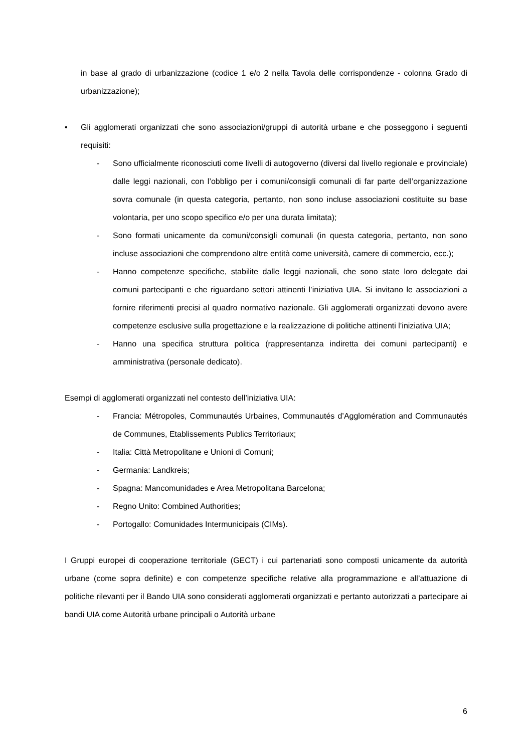in base al grado di urbanizzazione (codice 1 e/o 2 nella Tavola delle corrispondenze - colonna Grado di urbanizzazione);
• Gli agglomerati organizzati che sono associazioni/gruppi di autorità urbane e che posseggono i seguenti requisiti:
- Sono ufficialmente riconosciuti come livelli di autogoverno (diversi dal livello regionale e provinciale) dalle leggi nazionali, con l’obbligo per i comuni/consigli comunali di far parte dell’organizzazione sovra comunale (in questa categoria, pertanto, non sono incluse associazioni costituite su base volontaria, per uno scopo specifico e/o per una durata limitata);
- Sono formati unicamente da comuni/consigli comunali (in questa categoria, pertanto, non sono incluse associazioni che comprendono altre entità come università, camere di commercio, ecc.);
- Hanno competenze specifiche, stabilite dalle leggi nazionali, che sono state loro delegate dai comuni partecipanti e che riguardano settori attinenti l’iniziativa UIA. Si invitano le associazioni a fornire riferimenti precisi al quadro normativo nazionale. Gli agglomerati organizzati devono avere competenze esclusive sulla progettazione e la realizzazione di politiche attinenti l’iniziativa UIA;
- Hanno una specifica struttura politica (rappresentanza indiretta dei comuni partecipanti) e amministrativa (personale dedicato).
Esempi di agglomerati organizzati nel contesto dell’iniziativa UIA:
- Francia: Métropoles, Communautés Urbaines, Communautés d’Agglomération and Communautés de Communes, Etablissements Publics Territoriaux;
- Italia: Città Metropolitane e Unioni di Comuni;
- Germania: Landkreis;
- Spagna: Mancomunidades e Area Metropolitana Barcelona;
- Regno Unito: Combined Authorities;
- Portogallo: Comunidades Intermunicipais (CIMs).
I Gruppi europei di cooperazione territoriale (GECT) i cui partenariati sono composti unicamente da autorità urbane (come sopra definite) e con competenze specifiche relative alla programmazione e all’attuazione di politiche rilevanti per il Bando UIA sono considerati agglomerati organizzati e pertanto autorizzati a partecipare ai bandi UIA come Autorità urbane principali o Autorità urbane
6